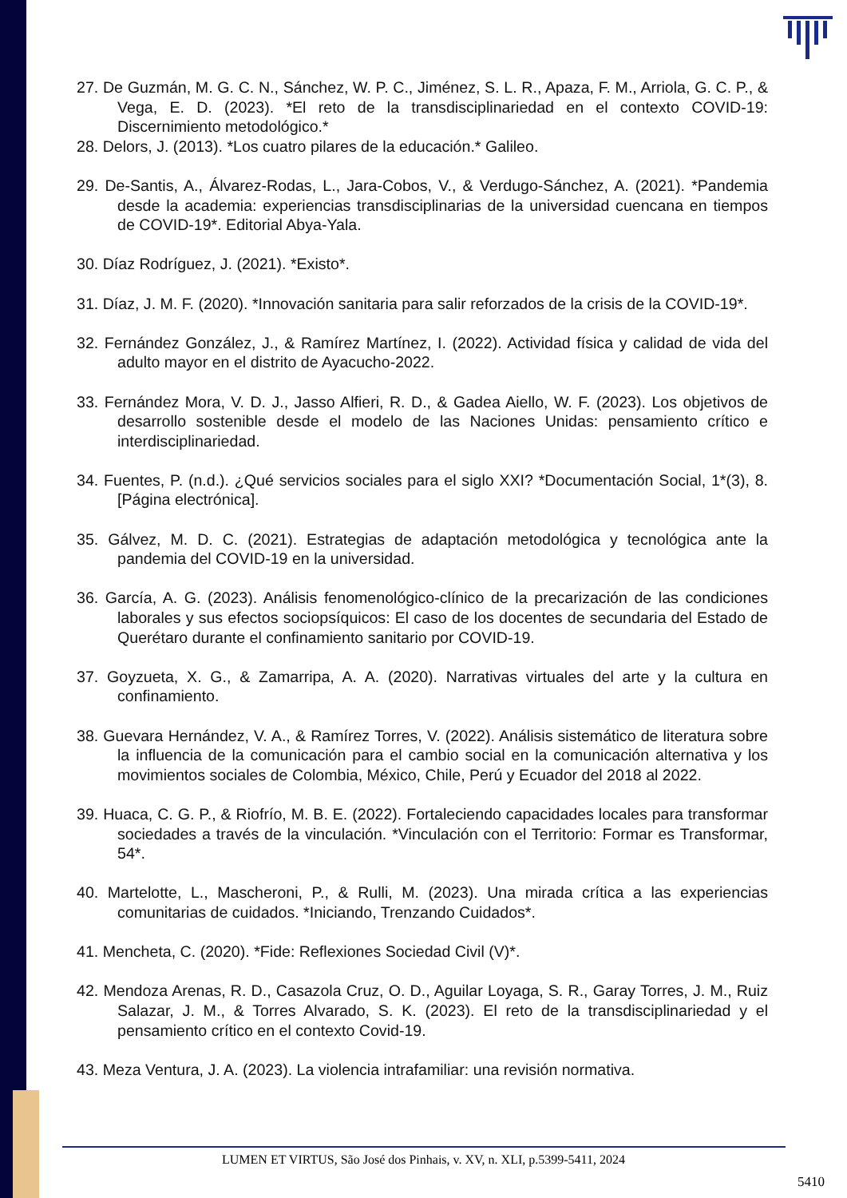27. De Guzmán, M. G. C. N., Sánchez, W. P. C., Jiménez, S. L. R., Apaza, F. M., Arriola, G. C. P., & Vega, E. D. (2023). *El reto de la transdisciplinariedad en el contexto COVID-19: Discernimiento metodológico.*
28. Delors, J. (2013). *Los cuatro pilares de la educación.* Galileo.
29. De-Santis, A., Álvarez-Rodas, L., Jara-Cobos, V., & Verdugo-Sánchez, A. (2021). *Pandemia desde la academia: experiencias transdisciplinarias de la universidad cuencana en tiempos de COVID-19*. Editorial Abya-Yala.
30. Díaz Rodríguez, J. (2021). *Existo*.
31. Díaz, J. M. F. (2020). *Innovación sanitaria para salir reforzados de la crisis de la COVID-19*.
32. Fernández González, J., & Ramírez Martínez, I. (2022). Actividad física y calidad de vida del adulto mayor en el distrito de Ayacucho-2022.
33. Fernández Mora, V. D. J., Jasso Alfieri, R. D., & Gadea Aiello, W. F. (2023). Los objetivos de desarrollo sostenible desde el modelo de las Naciones Unidas: pensamiento crítico e interdisciplinariedad.
34. Fuentes, P. (n.d.). ¿Qué servicios sociales para el siglo XXI? *Documentación Social, 1*(3), 8. [Página electrónica].
35. Gálvez, M. D. C. (2021). Estrategias de adaptación metodológica y tecnológica ante la pandemia del COVID-19 en la universidad.
36. García, A. G. (2023). Análisis fenomenológico-clínico de la precarización de las condiciones laborales y sus efectos sociopsíquicos: El caso de los docentes de secundaria del Estado de Querétaro durante el confinamiento sanitario por COVID-19.
37. Goyzueta, X. G., & Zamarripa, A. A. (2020). Narrativas virtuales del arte y la cultura en confinamiento.
38. Guevara Hernández, V. A., & Ramírez Torres, V. (2022). Análisis sistemático de literatura sobre la influencia de la comunicación para el cambio social en la comunicación alternativa y los movimientos sociales de Colombia, México, Chile, Perú y Ecuador del 2018 al 2022.
39. Huaca, C. G. P., & Riofrío, M. B. E. (2022). Fortaleciendo capacidades locales para transformar sociedades a través de la vinculación. *Vinculación con el Territorio: Formar es Transformar, 54*.
40. Martelotte, L., Mascheroni, P., & Rulli, M. (2023). Una mirada crítica a las experiencias comunitarias de cuidados. *Iniciando, Trenzando Cuidados*.
41. Mencheta, C. (2020). *Fide: Reflexiones Sociedad Civil (V)*.
42. Mendoza Arenas, R. D., Casazola Cruz, O. D., Aguilar Loyaga, S. R., Garay Torres, J. M., Ruiz Salazar, J. M., & Torres Alvarado, S. K. (2023). El reto de la transdisciplinariedad y el pensamiento crítico en el contexto Covid-19.
43. Meza Ventura, J. A. (2023). La violencia intrafamiliar: una revisión normativa.
LUMEN ET VIRTUS, São José dos Pinhais, v. XV, n. XLI, p.5399-5411, 2024
5410